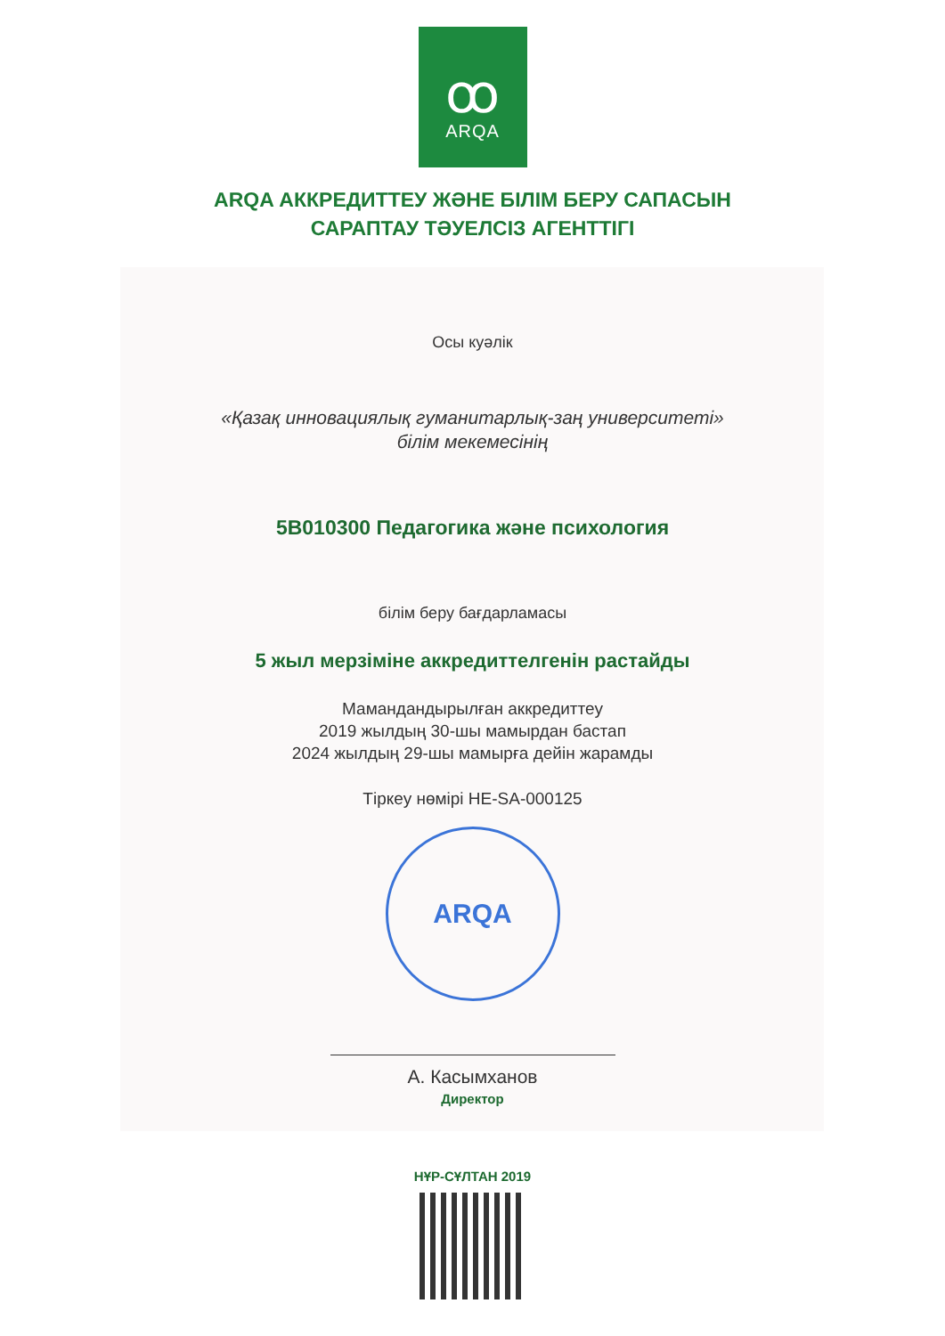ꝏ
ARQA
ARQA АККРЕДИТТЕУ ЖӘНЕ БІЛІМ БЕРУ САПАСЫН
САРАПТАУ ТӘУЕЛСІЗ АГЕНТТІГІ
Осы куәлік
«Қазақ инновациялық гуманитарлық-заң университеті»
білім мекемесінің
5В010300 Педагогика және психология
білім беру бағдарламасы
5 жыл мерзіміне аккредиттелгенін растайды
Мамандандырылған аккредиттеу
2019 жылдың 30-шы мамырдан бастап
2024 жылдың 29-шы мамырға дейін жарамды
Тіркеу нөмірі HE-SA-000125
ARQA
А. Касымханов
Директор
НҰР-СҰЛТАН 2019